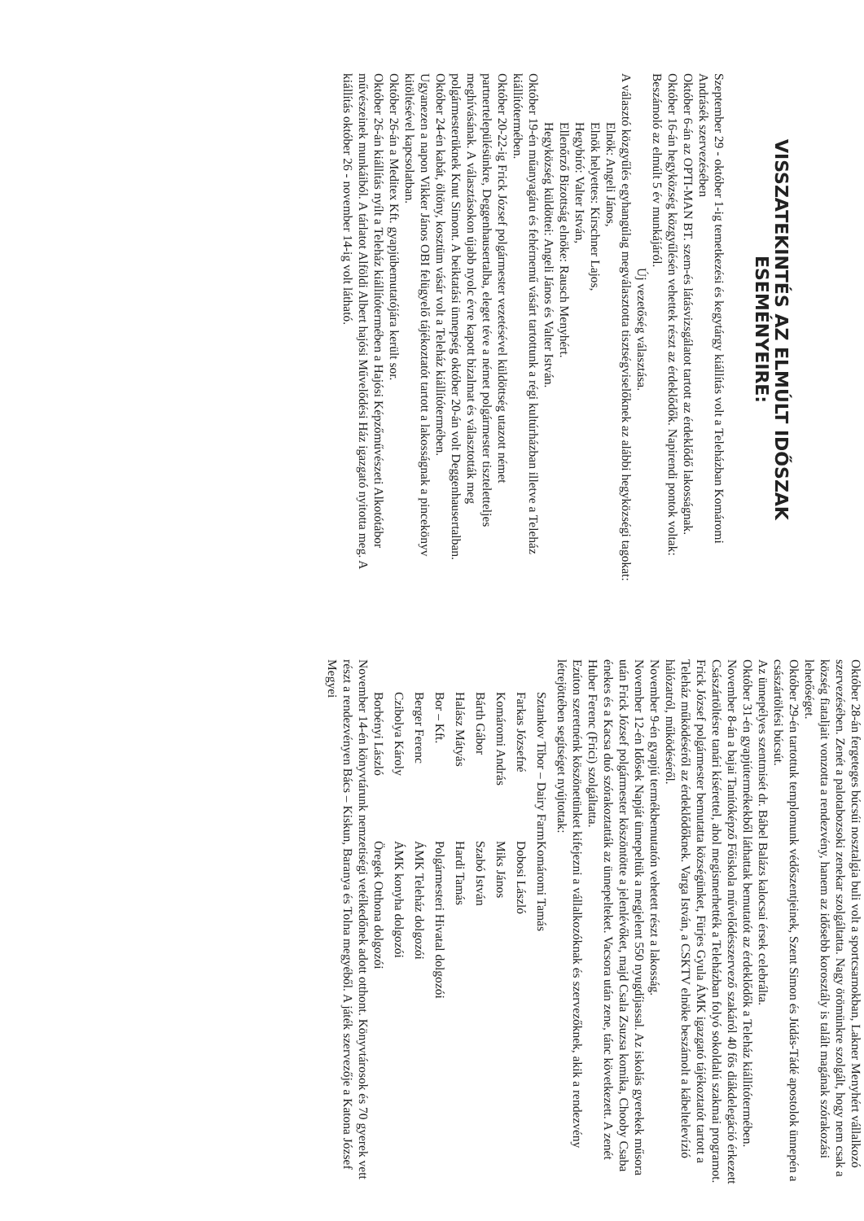VISSZATEKINTÉS AZ ELMÚLT IDŐSZAK ESEMÉNYEIRE:
Szeptember 29 - október 1-ig temetkezési és kegytárgy kiállítás volt a Teleházban Komáromi Andrásék szervezésében
Október 6-án az OPTI-MAN BT. szem-és látásvizsgálatot tartott az érdeklődő lakosságnak.
Október 16-án hegyközség közgyűlésén vehettek részt az érdeklődők. Napirendi pontok voltak: Beszámoló az elmúlt 5 év munkájáról.
Új vezetőség választása.
A választó közgyűlés egyhangúlag megválasztotta tisztségviselőknek az alábbi hegyközségi tagokat:
Elnök: Angeli János,
Elnök helyettes: Kirschner Lajos,
Hegybíró: Valter István,
Ellenőrző Bizottság elnöke: Rausch Menyhért.
Hegyközség küldöttei: Angeli János és Valter István.
Október 19-én műanyagáru és fehérnemű vásárt tartottunk a régi kultúrházban illetve a Teleház kiállítótermében.
Október 20-22-ig Frick József polgármester vezetésével küldöttség utazott német partnertelepülésünkre, Deggenhausertalba, eleget téve a német polgármester tiszteletteljes meghívásának. A választásokon újabb nyolc évre kapott bizalmat és választották meg polgármesterüknek Knut Simont. A beiktatási ünnepség október 20-án volt Deggenhausertalban.
Október 24-én kabát, öltöny, kosztüm vásár volt a Teleház kiállítótermében.
Ugyanezen a napon Vikker János OBI felügyelő tájékoztatót tartott a lakosságnak a pincekönyv kitöltésével kapcsolatban.
Október 26-án a Meditex Kft. gyapjúbemutatójára került sor.
Október 26-án kiállítás nyílt a Teleház kiállítótermében a Hajósi Képzőművészeti Alkotótábor művészeinek munkáiból. A tárlatot Alföldi Albert hajósi Művelődési Ház igazgató nyitotta meg. A kiállítás október 26 - november 14-ig volt látható.
Október 28-án fergeteges búcsúi nosztalgia buli volt a sportcsarnokban, Lakner Menyhért vállalkozó szervezésében. Zenét a palotabozsoki zenekar szolgáltatta. Nagy örömünkre szolgált, hogy nem csak a község fiataljait vonzotta a rendezvény, hanem az idősebb korosztály is talált magának szórakozási lehetőséget.
Október 29-én tartottuk templomunk védőszentjeinek, Szent Simon és Júdás-Tádé apostolok ünnepén a császártöltési búcsút.
Az ünnepélyes szentmisét dr. Bábel Balázs kalocsai érsek celebrálta.
Október 31-én gyapjútermékekből láthattak bemutatót az érdeklődők a Teleház kiállítótermében.
November 8-án a bajai Tanítóképző Főiskola művelődésszervező szakáról 40 fős diákdelegáció érkezett Császártöltésre tanári kísérettel, ahol megismerhették a Teleházban folyó sokoldalú szakmai programot. Frick József polgármester bemutatta községünket, Fürjes Gyula ÁMK igazgató tájékoztatót tartott a Teleház működéséről az érdeklődőknek. Varga István, a CSKTV elnöke beszámolt a kábeltelevízió hálózatról, működéséről.
November 9-én gyapjú termékbemutatón vehetett részt a lakosság.
November 12-én Idősek Napját ünnepeltük a megjelent 550 nyugdíjassal. Az iskolás gyerekek műsora után Frick József polgármester köszöntötte a jelenlévőket, majd Csala Zsuzsa komika, Chooby Csaba énekes és a Kacsa duó szórakoztatták az ünnepelteket. Vacsora után zene, tánc következett. A zenét Huber Ferenc (Frici) szolgáltatta.
Ezúton szeretnénk köszönetünket kifejezni a vállalkozóknak és szervezőknek, akik a rendezvény létrejöttében segítséget nyújtottak:
| Sztankov Tibor – Dairy Farm | Komáromi Tamás |
| Farkas Józsefné | Dobosi László |
| Komáromi András | Miks János |
| Bárth Gábor | Szabó István |
| Halász Mátyás | Hardi Tamás |
| Bor – Kft. | Polgármesteri Hivatal dolgozói |
| Berger Ferenc | ÁMK Teleház dolgozói |
| Czibolya Károly | ÁMK konyha dolgozói |
| Borbényi László | Öregek Otthona dolgozói |
November 14-én könyvtárunk nemzetiségi vetélkedőnek adott otthont. Könyvtárosok és 70 gyerek vett részt a rendezvényen Bács – Kiskun, Baranya és Tolna megyéből. A játék szervezője a Katona József Megyei